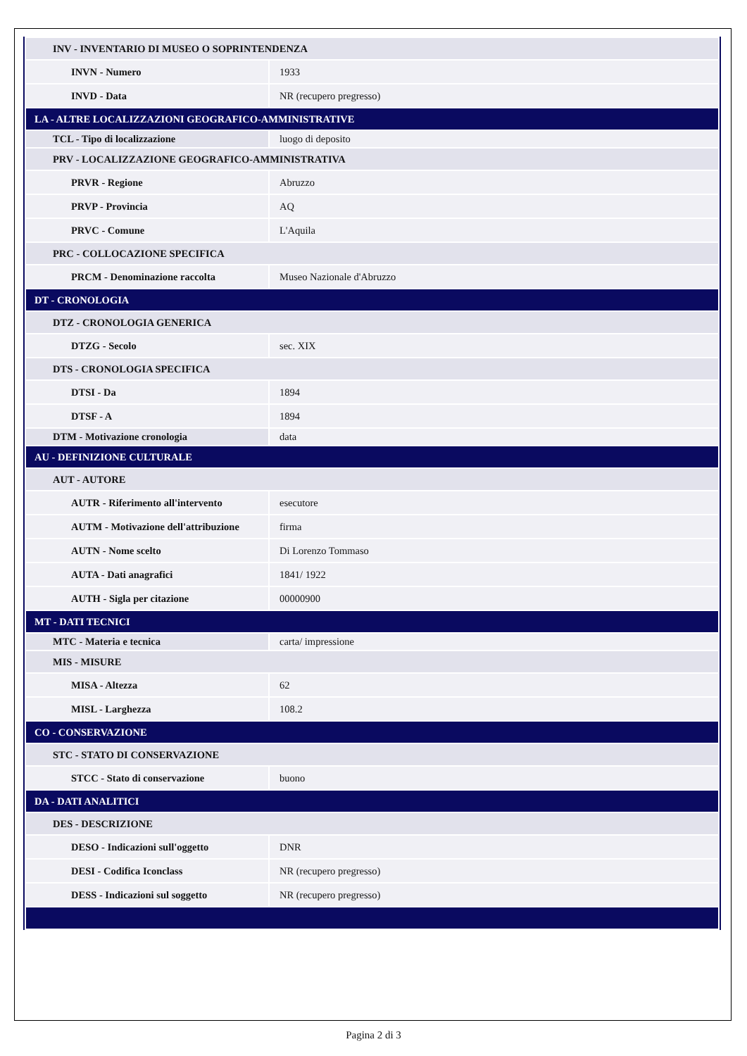| INV - INVENTARIO DI MUSEO O SOPRINTENDENZA | |
| INVN - Numero | 1933 |
| INVD - Data | NR (recupero pregresso) |
| LA - ALTRE LOCALIZZAZIONI GEOGRAFICO-AMMINISTRATIVE | |
| TCL - Tipo di localizzazione | luogo di deposito |
| PRV - LOCALIZZAZIONE GEOGRAFICO-AMMINISTRATIVA | |
| PRVR - Regione | Abruzzo |
| PRVP - Provincia | AQ |
| PRVC - Comune | L'Aquila |
| PRC - COLLOCAZIONE SPECIFICA | |
| PRCM - Denominazione raccolta | Museo Nazionale d'Abruzzo |
| DT - CRONOLOGIA | |
| DTZ - CRONOLOGIA GENERICA | |
| DTZG - Secolo | sec. XIX |
| DTS - CRONOLOGIA SPECIFICA | |
| DTSI - Da | 1894 |
| DTSF - A | 1894 |
| DTM - Motivazione cronologia | data |
| AU - DEFINIZIONE CULTURALE | |
| AUT - AUTORE | |
| AUTR - Riferimento all'intervento | esecutore |
| AUTM - Motivazione dell'attribuzione | firma |
| AUTN - Nome scelto | Di Lorenzo Tommaso |
| AUTA - Dati anagrafici | 1841/ 1922 |
| AUTH - Sigla per citazione | 00000900 |
| MT - DATI TECNICI | |
| MTC - Materia e tecnica | carta/ impressione |
| MIS - MISURE | |
| MISA - Altezza | 62 |
| MISL - Larghezza | 108.2 |
| CO - CONSERVAZIONE | |
| STC - STATO DI CONSERVAZIONE | |
| STCC - Stato di conservazione | buono |
| DA - DATI ANALITICI | |
| DES - DESCRIZIONE | |
| DESO - Indicazioni sull'oggetto | DNR |
| DESI - Codifica Iconclass | NR (recupero pregresso) |
| DESS - Indicazioni sul soggetto | NR (recupero pregresso) |
Pagina 2 di 3